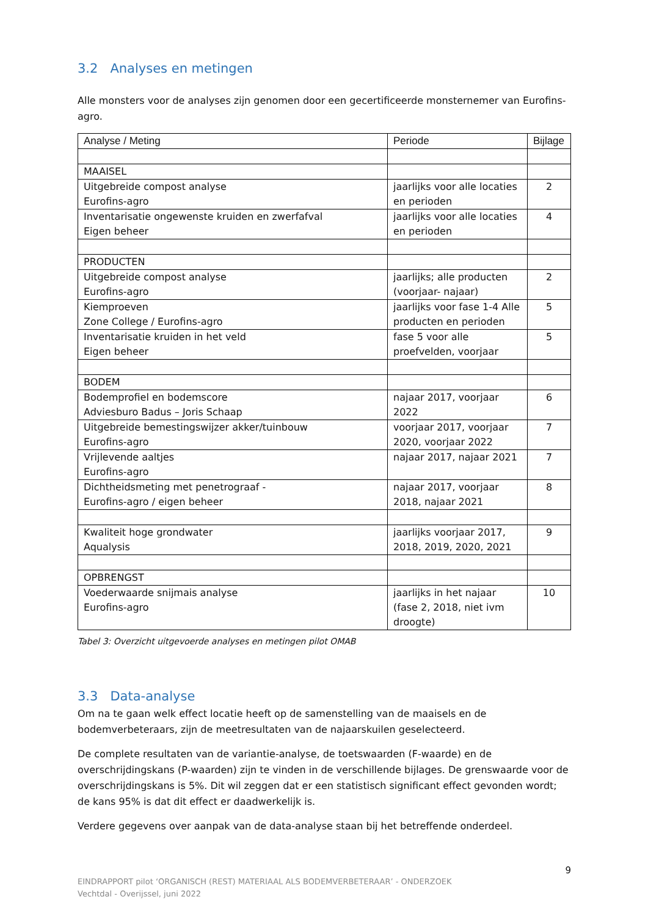3.2 Analyses en metingen
Alle monsters voor de analyses zijn genomen door een gecertificeerde monsternemer van Eurofins-agro.
| Analyse / Meting | Periode | Bijlage |
| --- | --- | --- |
| MAAISEL | | |
| Uitgebreide compost analyse Eurofins-agro | jaarlijks voor alle locaties en perioden | 2 |
| Inventarisatie ongewenste kruiden en zwerfafval Eigen beheer | jaarlijks voor alle locaties en perioden | 4 |
| PRODUCTEN | | |
| Uitgebreide compost analyse Eurofins-agro | jaarlijks; alle producten (voorjaar- najaar) | 2 |
| Kiemproeven Zone College / Eurofins-agro | jaarlijks voor fase 1-4 Alle producten en perioden | 5 |
| Inventarisatie kruiden in het veld Eigen beheer | fase 5 voor alle proefvelden, voorjaar | 5 |
| BODEM | | |
| Bodemprofiel en bodemscore Adviesburo Badus – Joris Schaap | najaar 2017, voorjaar 2022 | 6 |
| Uitgebreide bemestingswijzer akker/tuinbouw Eurofins-agro | voorjaar 2017, voorjaar 2020, voorjaar 2022 | 7 |
| Vrijlevende aaltjes Eurofins-agro | najaar 2017, najaar 2021 | 7 |
| Dichtheidsmeting met penetrograaf - Eurofins-agro / eigen beheer | najaar 2017, voorjaar 2018, najaar 2021 | 8 |
| Kwaliteit hoge grondwater Aqualysis | jaarlijks voorjaar 2017, 2018, 2019, 2020, 2021 | 9 |
| OPBRENGST | | |
| Voederwaarde snijmais analyse Eurofins-agro | jaarlijks in het najaar (fase 2, 2018, niet ivm droogte) | 10 |
Tabel 3: Overzicht uitgevoerde analyses en metingen pilot OMAB
3.3 Data-analyse
Om na te gaan welk effect locatie heeft op de samenstelling van de maaisels en de bodemverbeteraars, zijn de meetresultaten van de najaarskuilen geselecteerd.
De complete resultaten van de variantie-analyse, de toetswaarden (F-waarde) en de overschrijdingskans (P-waarden) zijn te vinden in de verschillende bijlages. De grenswaarde voor de overschrijdingskans is 5%. Dit wil zeggen dat er een statistisch significant effect gevonden wordt; de kans 95% is dat dit effect er daadwerkelijk is.
Verdere gegevens over aanpak van de data-analyse staan bij het betreffende onderdeel.
9
EINDRAPPORT pilot ‘ORGANISCH (REST) MATERIAAL ALS BODEMVERBETERAAR’ - ONDERZOEK
Vechtdal - Overijssel, juni 2022